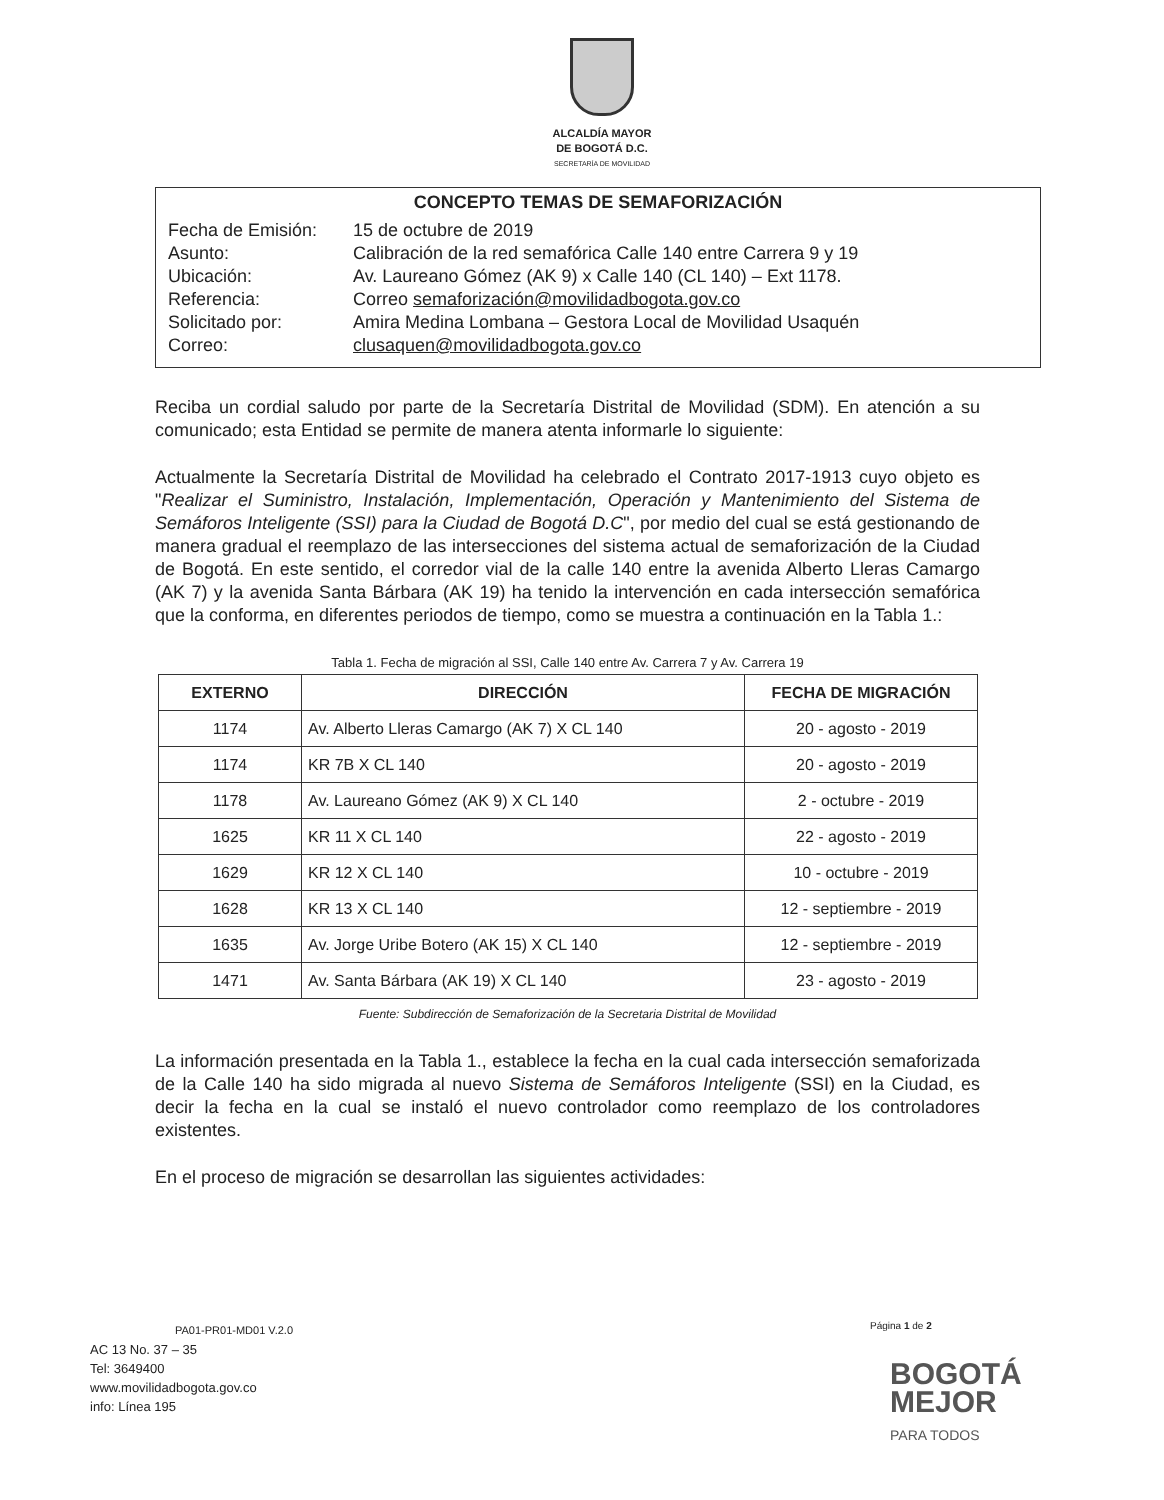ALCALDÍA MAYOR
DE BOGOTÁ D.C.
SECRETARÍA DE MOVILIDAD
CONCEPTO TEMAS DE SEMAFORIZACIÓN
| Fecha de Emisión: | 15 de octubre de 2019 |
| Asunto: | Calibración de la red semafórica Calle 140 entre Carrera 9 y 19 |
| Ubicación: | Av. Laureano Gómez (AK 9) x Calle 140 (CL 140) – Ext 1178. |
| Referencia: | Correo semaforización@movilidadbogota.gov.co |
| Solicitado por: | Amira Medina Lombana – Gestora Local de Movilidad Usaquén |
| Correo: | clusaquen@movilidadbogota.gov.co |
Reciba un cordial saludo por parte de la Secretaría Distrital de Movilidad (SDM). En atención a su comunicado; esta Entidad se permite de manera atenta informarle lo siguiente:
Actualmente la Secretaría Distrital de Movilidad ha celebrado el Contrato 2017-1913 cuyo objeto es "Realizar el Suministro, Instalación, Implementación, Operación y Mantenimiento del Sistema de Semáforos Inteligente (SSI) para la Ciudad de Bogotá D.C", por medio del cual se está gestionando de manera gradual el reemplazo de las intersecciones del sistema actual de semaforización de la Ciudad de Bogotá. En este sentido, el corredor vial de la calle 140 entre la avenida Alberto Lleras Camargo (AK 7) y la avenida Santa Bárbara (AK 19) ha tenido la intervención en cada intersección semafórica que la conforma, en diferentes periodos de tiempo, como se muestra a continuación en la Tabla 1.:
Tabla 1. Fecha de migración al SSI, Calle 140 entre Av. Carrera 7 y Av. Carrera 19
| EXTERNO | DIRECCIÓN | FECHA DE MIGRACIÓN |
| --- | --- | --- |
| 1174 | Av. Alberto Lleras Camargo (AK 7) X CL 140 | 20 - agosto - 2019 |
| 1174 | KR 7B X CL 140 | 20 - agosto - 2019 |
| 1178 | Av. Laureano Gómez (AK 9) X CL 140 | 2 - octubre - 2019 |
| 1625 | KR 11 X CL 140 | 22 - agosto - 2019 |
| 1629 | KR 12 X CL 140 | 10 - octubre - 2019 |
| 1628 | KR 13 X CL 140 | 12 - septiembre - 2019 |
| 1635 | Av. Jorge Uribe Botero (AK 15) X CL 140 | 12 - septiembre - 2019 |
| 1471 | Av. Santa Bárbara (AK 19) X CL 140 | 23 - agosto - 2019 |
Fuente: Subdirección de Semaforización de la Secretaria Distrital de Movilidad
La información presentada en la Tabla 1., establece la fecha en la cual cada intersección semaforizada de la Calle 140 ha sido migrada al nuevo Sistema de Semáforos Inteligente (SSI) en la Ciudad, es decir la fecha en la cual se instaló el nuevo controlador como reemplazo de los controladores existentes.
En el proceso de migración se desarrollan las siguientes actividades:
PA01-PR01-MD01 V.2.0
AC 13 No. 37 – 35
Tel: 3649400
www.movilidadbogota.gov.co
info: Línea 195
Página 1 de 2
BOGOTÁ
MEJOR
PARA TODOS